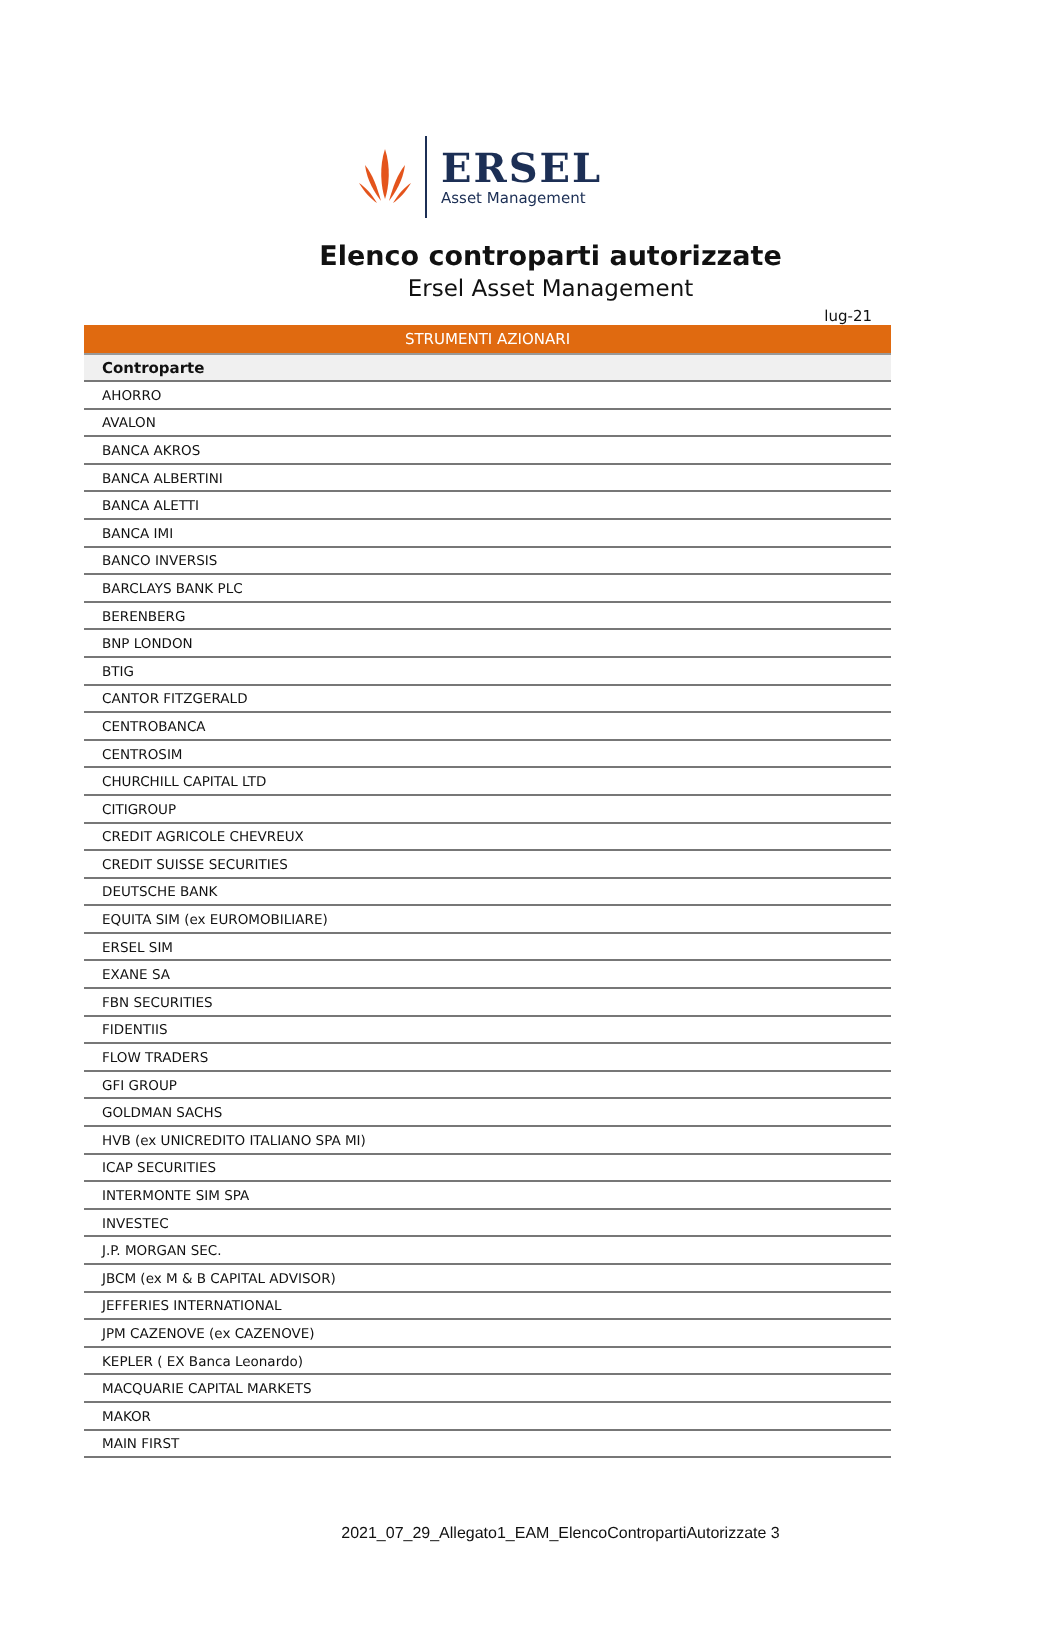ERSEL
Asset Management
Elenco controparti autorizzate
Ersel Asset Management
lug-21
| STRUMENTI AZIONARI |
| Controparte |
| AHORRO |
| AVALON |
| BANCA AKROS |
| BANCA ALBERTINI |
| BANCA ALETTI |
| BANCA IMI |
| BANCO INVERSIS |
| BARCLAYS BANK PLC |
| BERENBERG |
| BNP LONDON |
| BTIG |
| CANTOR FITZGERALD |
| CENTROBANCA |
| CENTROSIM |
| CHURCHILL CAPITAL LTD |
| CITIGROUP |
| CREDIT AGRICOLE CHEVREUX |
| CREDIT SUISSE SECURITIES |
| DEUTSCHE BANK |
| EQUITA SIM (ex EUROMOBILIARE) |
| ERSEL SIM |
| EXANE SA |
| FBN SECURITIES |
| FIDENTIIS |
| FLOW TRADERS |
| GFI GROUP |
| GOLDMAN SACHS |
| HVB (ex UNICREDITO ITALIANO SPA MI) |
| ICAP SECURITIES |
| INTERMONTE SIM SPA |
| INVESTEC |
| J.P. MORGAN SEC. |
| JBCM (ex M & B CAPITAL ADVISOR) |
| JEFFERIES INTERNATIONAL |
| JPM CAZENOVE (ex CAZENOVE) |
| KEPLER ( EX Banca Leonardo) |
| MACQUARIE CAPITAL MARKETS |
| MAKOR |
| MAIN FIRST |
2021_07_29_Allegato1_EAM_ElencoContropartiAutorizzate 3